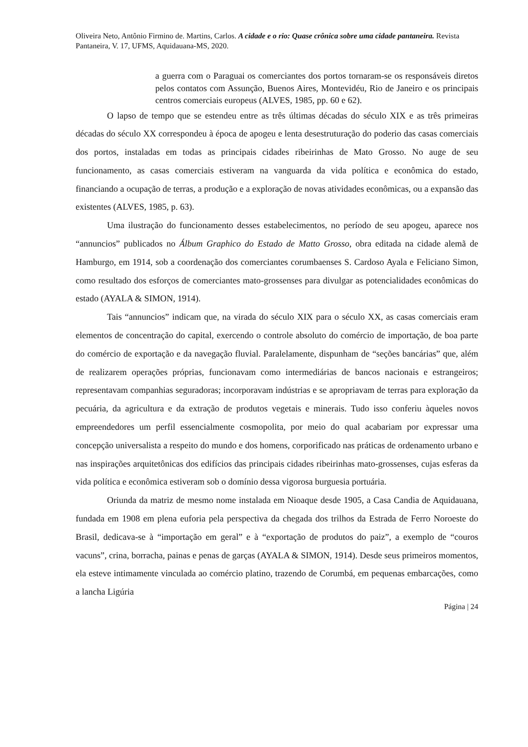Oliveira Neto, Antônio Firmino de. Martins, Carlos. A cidade e o rio: Quase crônica sobre uma cidade pantaneira. Revista Pantaneira, V. 17, UFMS, Aquidauana-MS, 2020.
a guerra com o Paraguai os comerciantes dos portos tornaram-se os responsáveis diretos pelos contatos com Assunção, Buenos Aires, Montevidéu, Rio de Janeiro e os principais centros comerciais europeus (ALVES, 1985, pp. 60 e 62).
O lapso de tempo que se estendeu entre as três últimas décadas do século XIX e as três primeiras décadas do século XX correspondeu à época de apogeu e lenta desestruturação do poderio das casas comerciais dos portos, instaladas em todas as principais cidades ribeirinhas de Mato Grosso. No auge de seu funcionamento, as casas comerciais estiveram na vanguarda da vida política e econômica do estado, financiando a ocupação de terras, a produção e a exploração de novas atividades econômicas, ou a expansão das existentes (ALVES, 1985, p. 63).
Uma ilustração do funcionamento desses estabelecimentos, no período de seu apogeu, aparece nos “annuncios” publicados no Álbum Graphico do Estado de Matto Grosso, obra editada na cidade alemã de Hamburgo, em 1914, sob a coordenação dos comerciantes corumbaenses S. Cardoso Ayala e Feliciano Simon, como resultado dos esforços de comerciantes mato-grossenses para divulgar as potencialidades econômicas do estado (AYALA & SIMON, 1914).
Tais “annuncios” indicam que, na virada do século XIX para o século XX, as casas comerciais eram elementos de concentração do capital, exercendo o controle absoluto do comércio de importação, de boa parte do comércio de exportação e da navegação fluvial. Paralelamente, dispunham de “seções bancárias” que, além de realizarem operações próprias, funcionavam como intermediárias de bancos nacionais e estrangeiros; representavam companhias seguradoras; incorporavam indústrias e se apropriavam de terras para exploração da pecuária, da agricultura e da extração de produtos vegetais e minerais. Tudo isso conferiu àqueles novos empreendedores um perfil essencialmente cosmopolita, por meio do qual acabariam por expressar uma concepção universalista a respeito do mundo e dos homens, corporificado nas práticas de ordenamento urbano e nas inspirações arquitetônicas dos edifícios das principais cidades ribeirinhas mato-grossenses, cujas esferas da vida política e econômica estiveram sob o domínio dessa vigorosa burguesia portuária.
Oriunda da matriz de mesmo nome instalada em Nioaque desde 1905, a Casa Candia de Aquidauana, fundada em 1908 em plena euforia pela perspectiva da chegada dos trilhos da Estrada de Ferro Noroeste do Brasil, dedicava-se à “importação em geral” e à “exportação de produtos do paiz”, a exemplo de “couros vacuns”, crina, borracha, painas e penas de garças (AYALA & SIMON, 1914). Desde seus primeiros momentos, ela esteve intimamente vinculada ao comércio platino, trazendo de Corumbá, em pequenas embarcações, como a lancha Ligúria
Página | 24